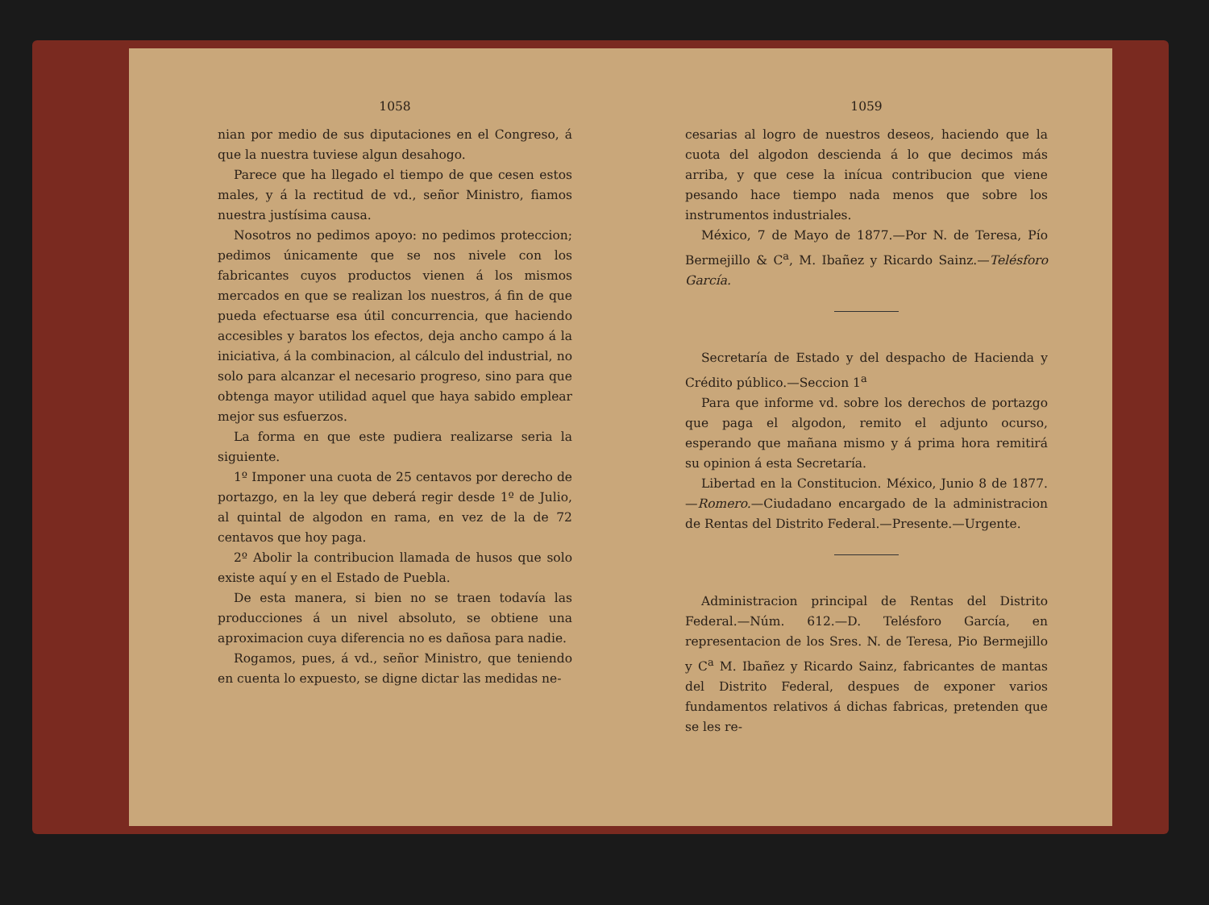1058
nian por medio de sus diputaciones en el Congreso, á que la nuestra tuviese algun desahogo.
Parece que ha llegado el tiempo de que cesen estos males, y á la rectitud de vd., señor Ministro, fiamos nuestra justísima causa.
Nosotros no pedimos apoyo: no pedimos proteccion; pedimos únicamente que se nos nivele con los fabricantes cuyos productos vienen á los mismos mercados en que se realizan los nuestros, á fin de que pueda efectuarse esa útil concurrencia, que haciendo accesibles y baratos los efectos, deja ancho campo á la iniciativa, á la combinacion, al cálculo del industrial, no solo para alcanzar el necesario progreso, sino para que obtenga mayor utilidad aquel que haya sabido emplear mejor sus esfuerzos.
La forma en que este pudiera realizarse seria la siguiente.
1º Imponer una cuota de 25 centavos por derecho de portazgo, en la ley que deberá regir desde 1º de Julio, al quintal de algodon en rama, en vez de la de 72 centavos que hoy paga.
2º Abolir la contribucion llamada de husos que solo existe aquí y en el Estado de Puebla.
De esta manera, si bien no se traen todavía las producciones á un nivel absoluto, se obtiene una aproximacion cuya diferencia no es dañosa para nadie.
Rogamos, pues, á vd., señor Ministro, que teniendo en cuenta lo expuesto, se digne dictar las medidas ne-
1059
cesarias al logro de nuestros deseos, haciendo que la cuota del algodon descienda á lo que decimos más arriba, y que cese la inícua contribucion que viene pesando hace tiempo nada menos que sobre los instrumentos industriales.
México, 7 de Mayo de 1877.—Por N. de Teresa, Pío Bermejillo & C<sup>a</sup>, M. Ibañez y Ricardo Sainz.—Telésforo García.
Secretaría de Estado y del despacho de Hacienda y Crédito público.—Seccion 1<sup>a</sup>
Para que informe vd. sobre los derechos de portazgo que paga el algodon, remito el adjunto ocurso, esperando que mañana mismo y á prima hora remitirá su opinion á esta Secretaría.
Libertad en la Constitucion. México, Junio 8 de 1877.—Romero.—Ciudadano encargado de la administracion de Rentas del Distrito Federal.—Presente.—Urgente.
Administracion principal de Rentas del Distrito Federal.—Núm. 612.—D. Telésforo García, en representacion de los Sres. N. de Teresa, Pio Bermejillo y C<sup>a</sup> M. Ibañez y Ricardo Sainz, fabricantes de mantas del Distrito Federal, despues de exponer varios fundamentos relativos á dichas fabricas, pretenden que se les re-